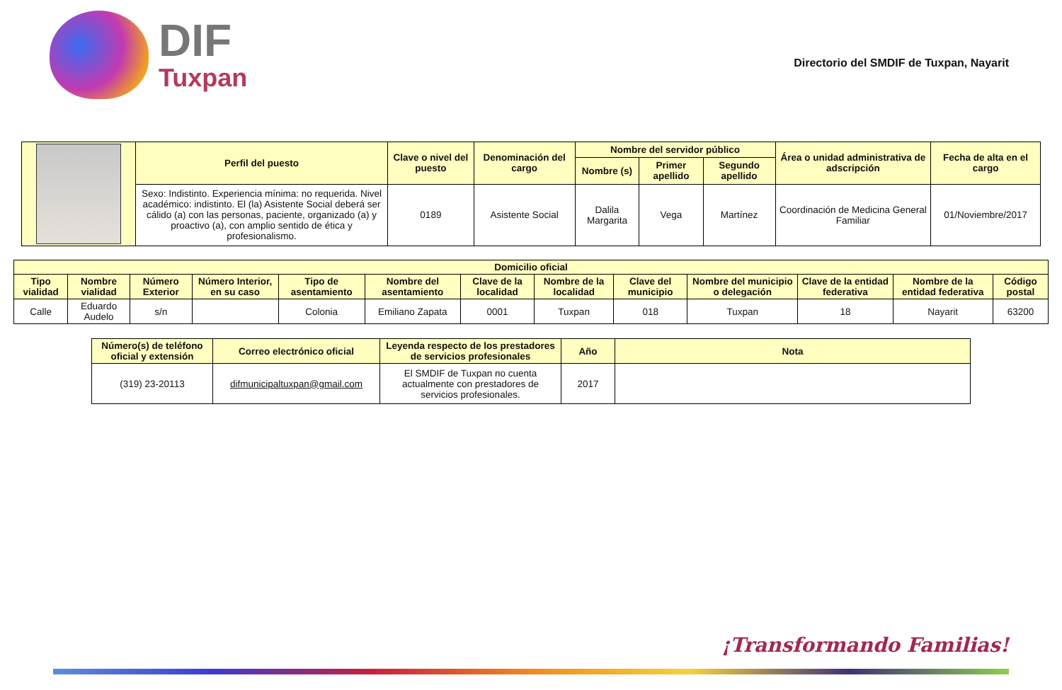DIF
Tuxpan
Directorio del SMDIF de Tuxpan, Nayarit
| | Perfil del puesto | Clave o nivel del puesto | Denominación del cargo | Nombre del servidor público | | | Área o unidad administrativa de adscripción | Fecha de alta en el cargo |
| --- | --- | --- | --- | --- | --- | --- | --- | --- |
| | | | | Nombre (s) | Primer apellido | Segundo apellido | | |
| | Sexo: Indistinto. Experiencia mínima: no requerida. Nivel académico: indistinto. El (la) Asistente Social deberá ser cálido (a) con las personas, paciente, organizado (a) y proactivo (a), con amplio sentido de ética y profesionalismo. | 0189 | Asistente Social | Dalila Margarita | Vega | Martínez | Coordinación de Medicina General Familiar | 01/Noviembre/2017 |
| Domicilio oficial | | | | | | | | | | | | |
| --- | --- | --- | --- | --- | --- | --- | --- | --- | --- | --- | --- | --- |
| Tipo vialidad | Nombre vialidad | Número Exterior | Número Interior, en su caso | Tipo de asentamiento | Nombre del asentamiento | Clave de la localidad | Nombre de la localidad | Clave del municipio | Nombre del municipio o delegación | Clave de la entidad federativa | Nombre de la entidad federativa | Código postal |
| Calle | Eduardo Audelo | s/n | | Colonia | Emiliano Zapata | 0001 | Tuxpan | 018 | Tuxpan | 18 | Nayarit | 63200 |
| Número(s) de teléfono oficial y extensión | Correo electrónico oficial | Leyenda respecto de los prestadores de servicios profesionales | Año | Nota |
| --- | --- | --- | --- | --- |
| (319) 23-20113 | difmunicipaltuxpan@gmail.com | El SMDIF de Tuxpan no cuenta actualmente con prestadores de servicios profesionales. | 2017 | |
¡Transformando Familias!